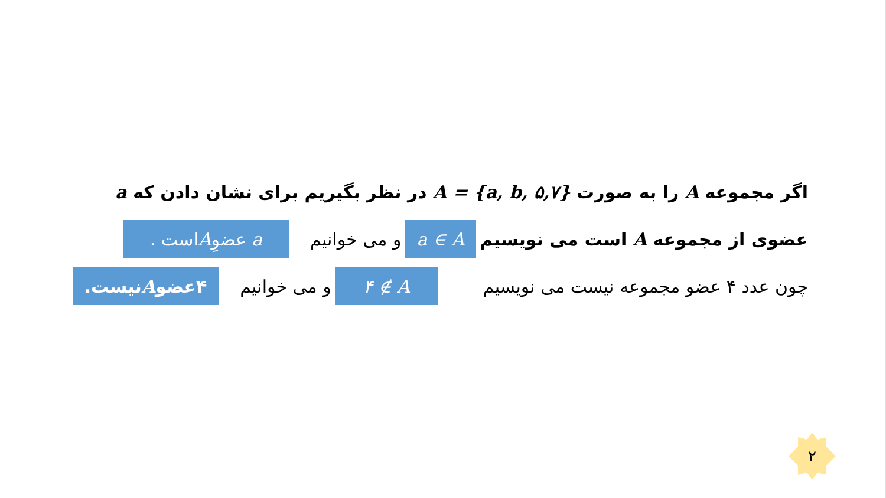اگر مجموعه A را به صورت A = {a, b, ۵,۷} در نظر بگیریم برای نشان دادن که a
عضوی از مجموعه A است می نویسیم a ∈ A و می خوانیم a عضوِ A است .
چون عدد ۴ عضو مجموعه نیست می نویسیم ۴ ∉ A و می خوانیم ۴عضو A نیست.
۲